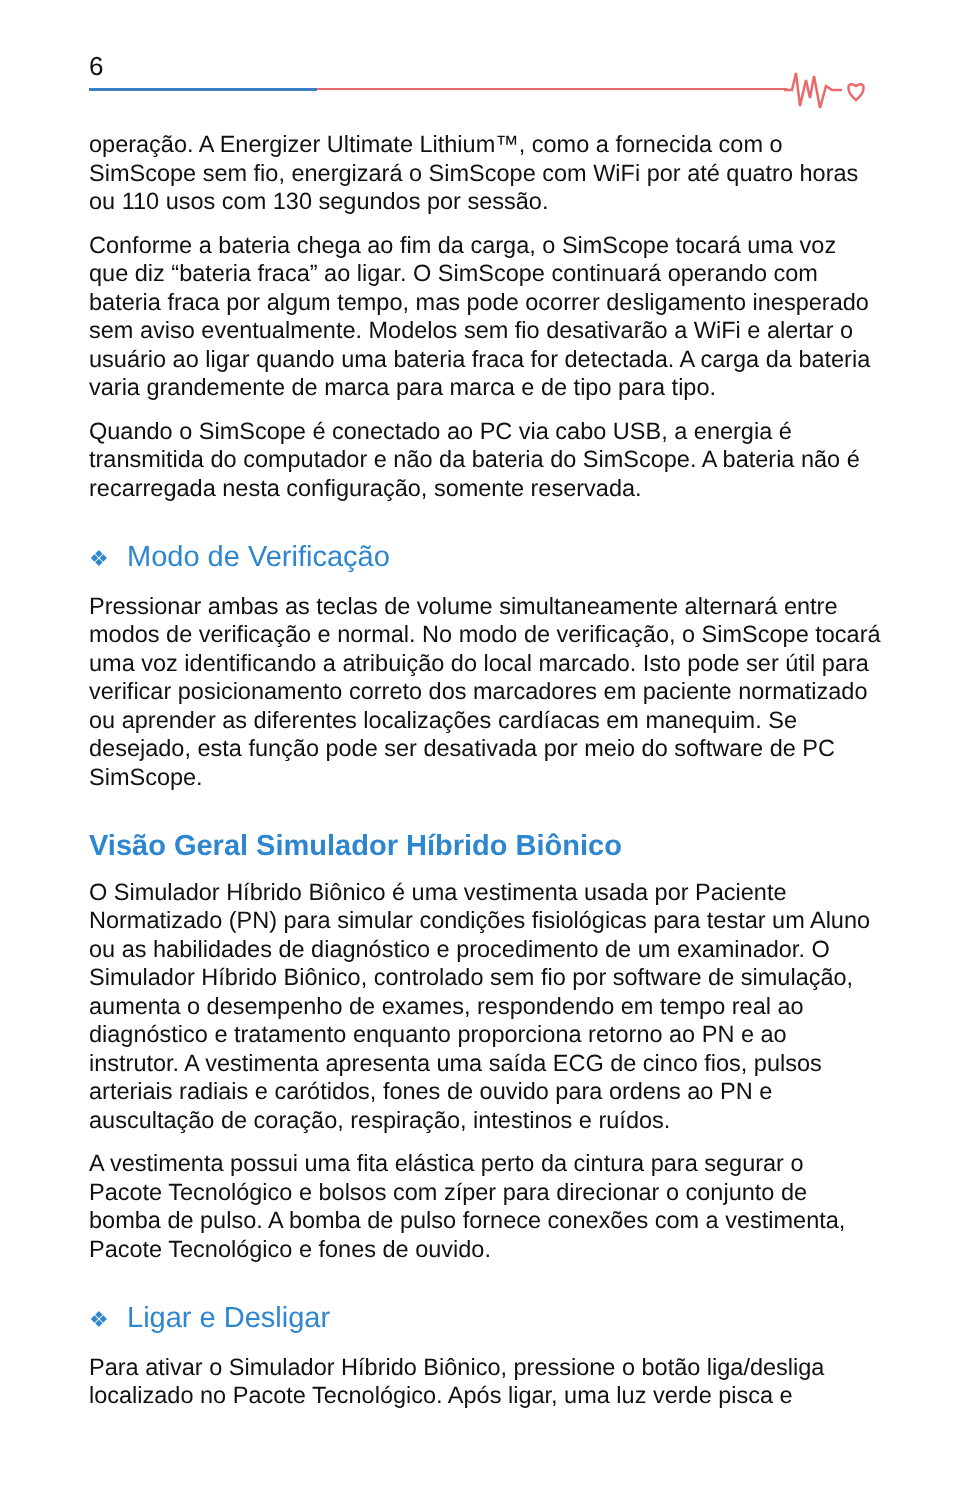6
operação. A Energizer Ultimate Lithium™, como a fornecida com o SimScope sem fio, energizará o SimScope com WiFi por até quatro horas ou 110 usos com 130 segundos por sessão.
Conforme a bateria chega ao fim da carga, o SimScope tocará uma voz que diz “bateria fraca” ao ligar. O SimScope continuará operando com bateria fraca por algum tempo, mas pode ocorrer desligamento inesperado sem aviso eventualmente. Modelos sem fio desativarão a WiFi e alertar o usuário ao ligar quando uma bateria fraca for detectada. A carga da bateria varia grandemente de marca para marca e de tipo para tipo.
Quando o SimScope é conectado ao PC via cabo USB, a energia é transmitida do computador e não da bateria do SimScope. A bateria não é recarregada nesta configuração, somente reservada.
❖ Modo de Verificação
Pressionar ambas as teclas de volume simultaneamente alternará entre modos de verificação e normal. No modo de verificação, o SimScope tocará uma voz identificando a atribuição do local marcado. Isto pode ser útil para verificar posicionamento correto dos marcadores em paciente normatizado ou aprender as diferentes localizações cardíacas em manequim. Se desejado, esta função pode ser desativada por meio do software de PC SimScope.
Visão Geral Simulador Híbrido Biônico
O Simulador Híbrido Biônico é uma vestimenta usada por Paciente Normatizado (PN) para simular condições fisiológicas para testar um Aluno ou as habilidades de diagnóstico e procedimento de um examinador. O Simulador Híbrido Biônico, controlado sem fio por software de simulação, aumenta o desempenho de exames, respondendo em tempo real ao diagnóstico e tratamento enquanto proporciona retorno ao PN e ao instrutor. A vestimenta apresenta uma saída ECG de cinco fios, pulsos arteriais radiais e carótidos, fones de ouvido para ordens ao PN e auscultação de coração, respiração, intestinos e ruídos.
A vestimenta possui uma fita elástica perto da cintura para segurar o Pacote Tecnológico e bolsos com zíper para direcionar o conjunto de bomba de pulso. A bomba de pulso fornece conexões com a vestimenta, Pacote Tecnológico e fones de ouvido.
❖ Ligar e Desligar
Para ativar o Simulador Híbrido Biônico, pressione o botão liga/desliga localizado no Pacote Tecnológico. Após ligar, uma luz verde pisca e